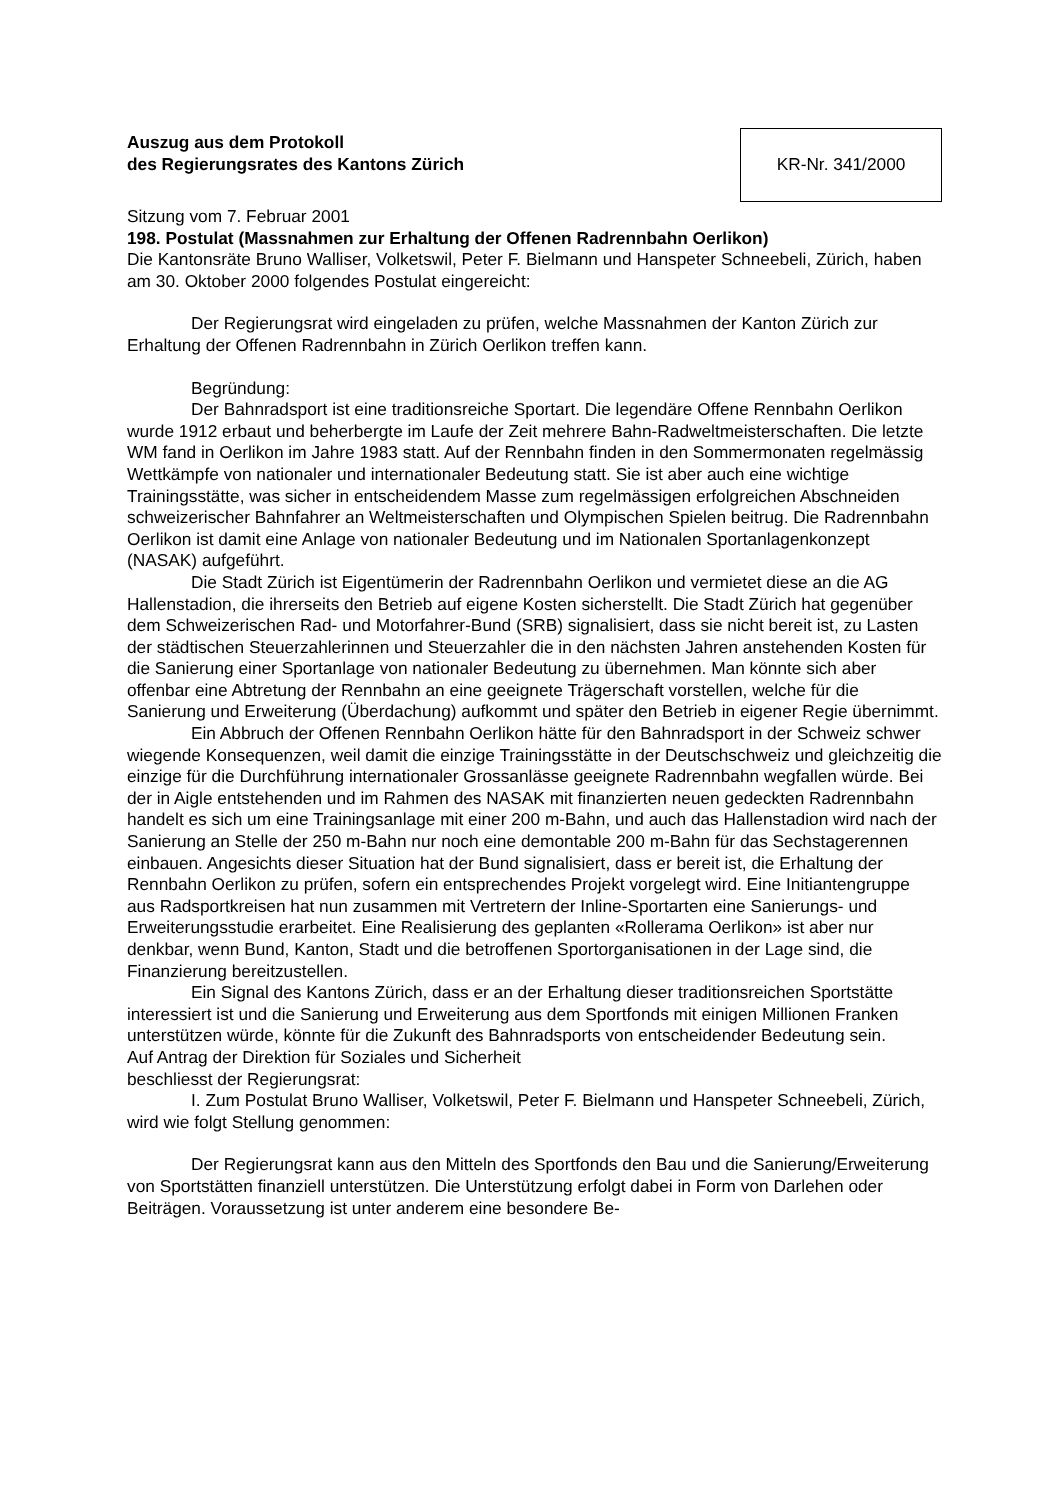Auszug aus dem Protokoll
des Regierungsrates des Kantons Zürich
KR-Nr. 341/2000
Sitzung vom 7. Februar 2001
198. Postulat (Massnahmen zur Erhaltung der Offenen Radrennbahn Oerlikon)
Die Kantonsräte Bruno Walliser, Volketswil, Peter F. Bielmann und Hanspeter Schneebeli, Zürich, haben am 30. Oktober 2000 folgendes Postulat eingereicht:
Der Regierungsrat wird eingeladen zu prüfen, welche Massnahmen der Kanton Zürich zur Erhaltung der Offenen Radrennbahn in Zürich Oerlikon treffen kann.
Begründung:
Der Bahnradsport ist eine traditionsreiche Sportart. Die legendäre Offene Rennbahn Oerlikon wurde 1912 erbaut und beherbergte im Laufe der Zeit mehrere Bahn-Radweltmeisterschaften. Die letzte WM fand in Oerlikon im Jahre 1983 statt. Auf der Rennbahn finden in den Sommermonaten regelmässig Wettkämpfe von nationaler und internationaler Bedeutung statt. Sie ist aber auch eine wichtige Trainingsstätte, was sicher in entscheidendem Masse zum regelmässigen erfolgreichen Abschneiden schweizerischer Bahnfahrer an Weltmeisterschaften und Olympischen Spielen beitrug. Die Radrennbahn Oerlikon ist damit eine Anlage von nationaler Bedeutung und im Nationalen Sportanlagenkonzept (NASAK) aufgeführt.
Die Stadt Zürich ist Eigentümerin der Radrennbahn Oerlikon und vermietet diese an die AG Hallenstadion, die ihrerseits den Betrieb auf eigene Kosten sicherstellt. Die Stadt Zürich hat gegenüber dem Schweizerischen Rad- und Motorfahrer-Bund (SRB) signalisiert, dass sie nicht bereit ist, zu Lasten der städtischen Steuerzahlerinnen und Steuerzahler die in den nächsten Jahren anstehenden Kosten für die Sanierung einer Sportanlage von nationaler Bedeutung zu übernehmen. Man könnte sich aber offenbar eine Abtretung der Rennbahn an eine geeignete Trägerschaft vorstellen, welche für die Sanierung und Erweiterung (Überdachung) aufkommt und später den Betrieb in eigener Regie übernimmt.
Ein Abbruch der Offenen Rennbahn Oerlikon hätte für den Bahnradsport in der Schweiz schwer wiegende Konsequenzen, weil damit die einzige Trainingsstätte in der Deutschschweiz und gleichzeitig die einzige für die Durchführung internationaler Grossanlässe geeignete Radrennbahn wegfallen würde. Bei der in Aigle entstehenden und im Rahmen des NASAK mit finanzierten neuen gedeckten Radrennbahn handelt es sich um eine Trainingsanlage mit einer 200 m-Bahn, und auch das Hallenstadion wird nach der Sanierung an Stelle der 250 m-Bahn nur noch eine demontable 200 m-Bahn für das Sechstagerennen einbauen. Angesichts dieser Situation hat der Bund signalisiert, dass er bereit ist, die Erhaltung der Rennbahn Oerlikon zu prüfen, sofern ein entsprechendes Projekt vorgelegt wird. Eine Initiantengruppe aus Radsportkreisen hat nun zusammen mit Vertretern der Inline-Sportarten eine Sanierungs- und Erweiterungsstudie erarbeitet. Eine Realisierung des geplanten «Rollerama Oerlikon» ist aber nur denkbar, wenn Bund, Kanton, Stadt und die betroffenen Sportorganisationen in der Lage sind, die Finanzierung bereitzustellen.
Ein Signal des Kantons Zürich, dass er an der Erhaltung dieser traditionsreichen Sportstätte interessiert ist und die Sanierung und Erweiterung aus dem Sportfonds mit einigen Millionen Franken unterstützen würde, könnte für die Zukunft des Bahnradsports von entscheidender Bedeutung sein.
Auf Antrag der Direktion für Soziales und Sicherheit
beschliesst der Regierungsrat:
I. Zum Postulat Bruno Walliser, Volketswil, Peter F. Bielmann und Hanspeter Schneebeli, Zürich, wird wie folgt Stellung genommen:
Der Regierungsrat kann aus den Mitteln des Sportfonds den Bau und die Sanierung/Erweiterung von Sportstätten finanziell unterstützen. Die Unterstützung erfolgt dabei in Form von Darlehen oder Beiträgen. Voraussetzung ist unter anderem eine besondere Be-